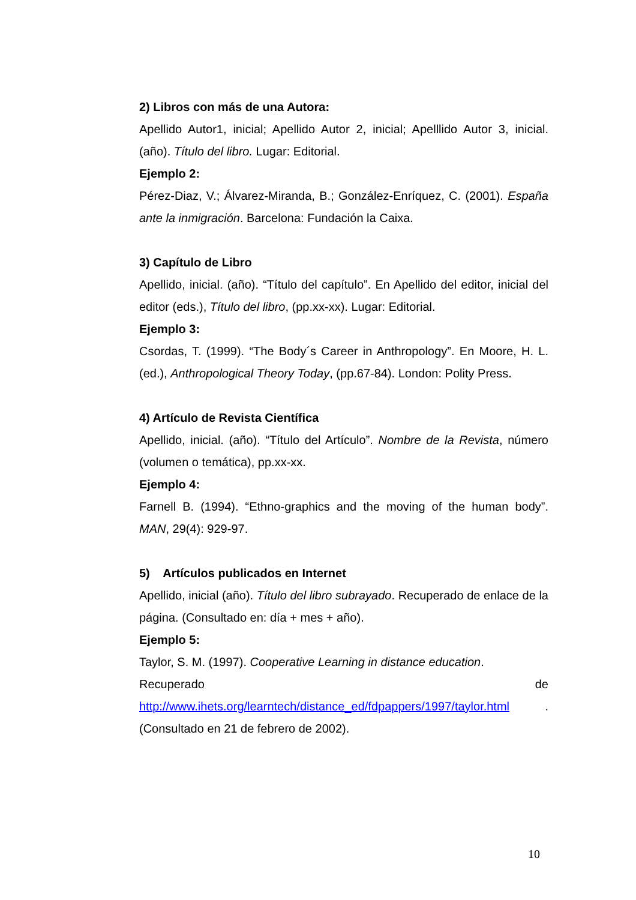2) Libros con más de una Autora:
Apellido Autor1, inicial; Apellido Autor 2, inicial; Apelllido Autor 3, inicial. (año). Título del libro. Lugar: Editorial.
Ejemplo 2:
Pérez-Diaz, V.; Álvarez-Miranda, B.; González-Enríquez, C. (2001). España ante la inmigración. Barcelona: Fundación la Caixa.
3) Capítulo de Libro
Apellido, inicial. (año). “Título del capítulo”. En Apellido del editor, inicial del editor (eds.), Título del libro, (pp.xx-xx). Lugar: Editorial.
Ejemplo 3:
Csordas, T. (1999). “The Body´s Career in Anthropology”. En Moore, H. L. (ed.), Anthropological Theory Today, (pp.67-84). London: Polity Press.
4) Artículo de Revista Científica
Apellido, inicial. (año). “Título del Artículo”. Nombre de la Revista, número (volumen o temática), pp.xx-xx.
Ejemplo 4:
Farnell B. (1994). “Ethno-graphics and the moving of the human body”. MAN, 29(4): 929-97.
5) Artículos publicados en Internet
Apellido, inicial (año). Título del libro subrayado. Recuperado de enlace de la página. (Consultado en: día + mes + año).
Ejemplo 5:
Taylor, S. M. (1997). Cooperative Learning in distance education.
Recuperado de
http://www.ihets.org/learntech/distance_ed/fdpappers/1997/taylor.html .
(Consultado en 21 de febrero de 2002).
10